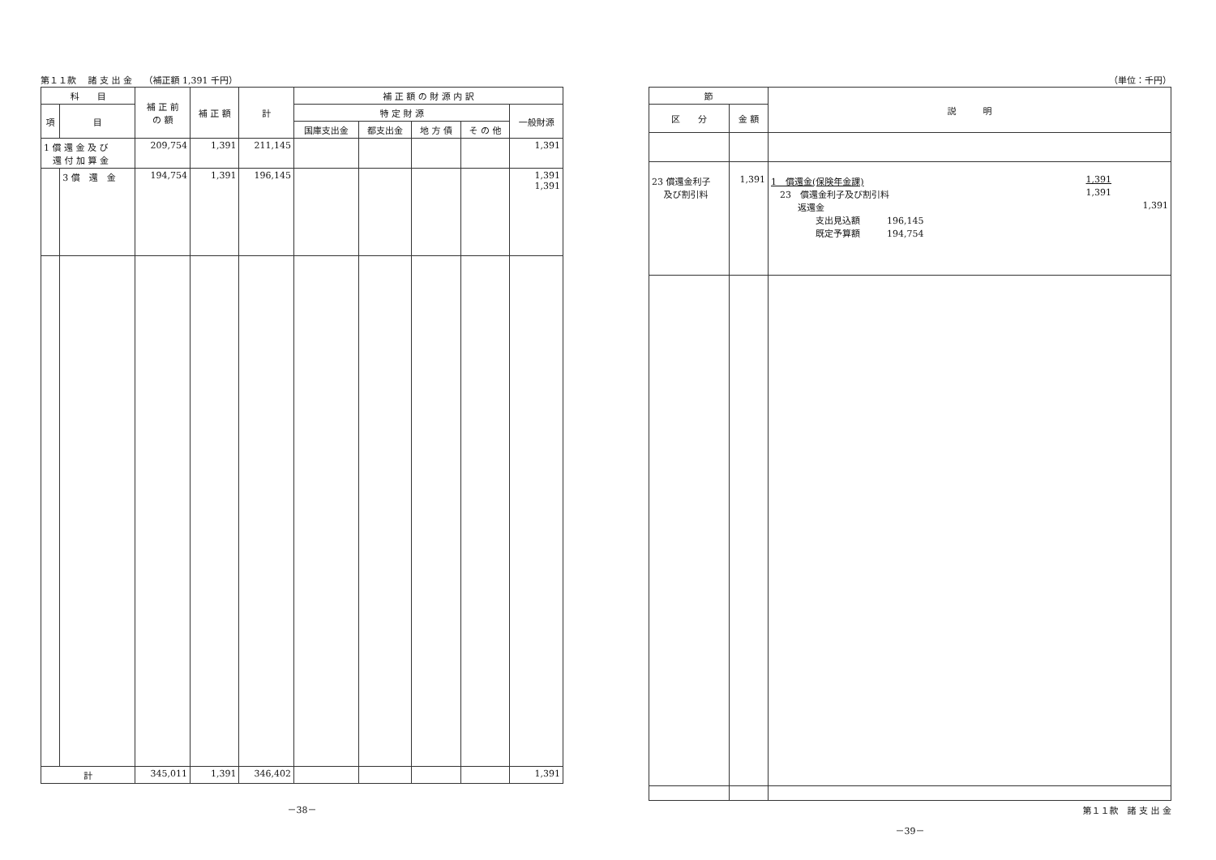第１１款　 諸 支 出 金　 （補正額 1,391 千円）
| 科 目 | | 補 正 前 の 額 | 補 正 額 | 計 | 補 正 額 の 財 源 内 訳 | | | | |
| --- | --- | --- | --- | --- | --- | --- | --- | --- | --- |
| 項 | 目 | | | | 特 定 財 源 | | | | 一般財源 |
| | | | | | 国庫支出金 | 都支出金 | 地 方 債 | そ の 他 | |
| 1 償 還 金 及 び 還 付 加 算 金 | | 209,754 | 1,391 | 211,145 | | | | | 1,391 |
| | 3 償 還 金 | 194,754 | 1,391 | 196,145 | | | | | 1,391 1,391 |
| 計 | | 345,011 | 1,391 | 346,402 | | | | | 1,391 |
－38－
（単位：千円）
| 節 | | 説 明 |
| --- | --- | --- |
| 区 分 | 金 額 | |
| 23 償還金利子 及び割引料 | 1,391 | 1 償還金(保険年金課) 1,391 23 償還金利子及び割引料 1,391 返還金 1,391 支出見込額 196,145 既定予算額 194,754 |
第１１款　諸 支 出 金
－39－